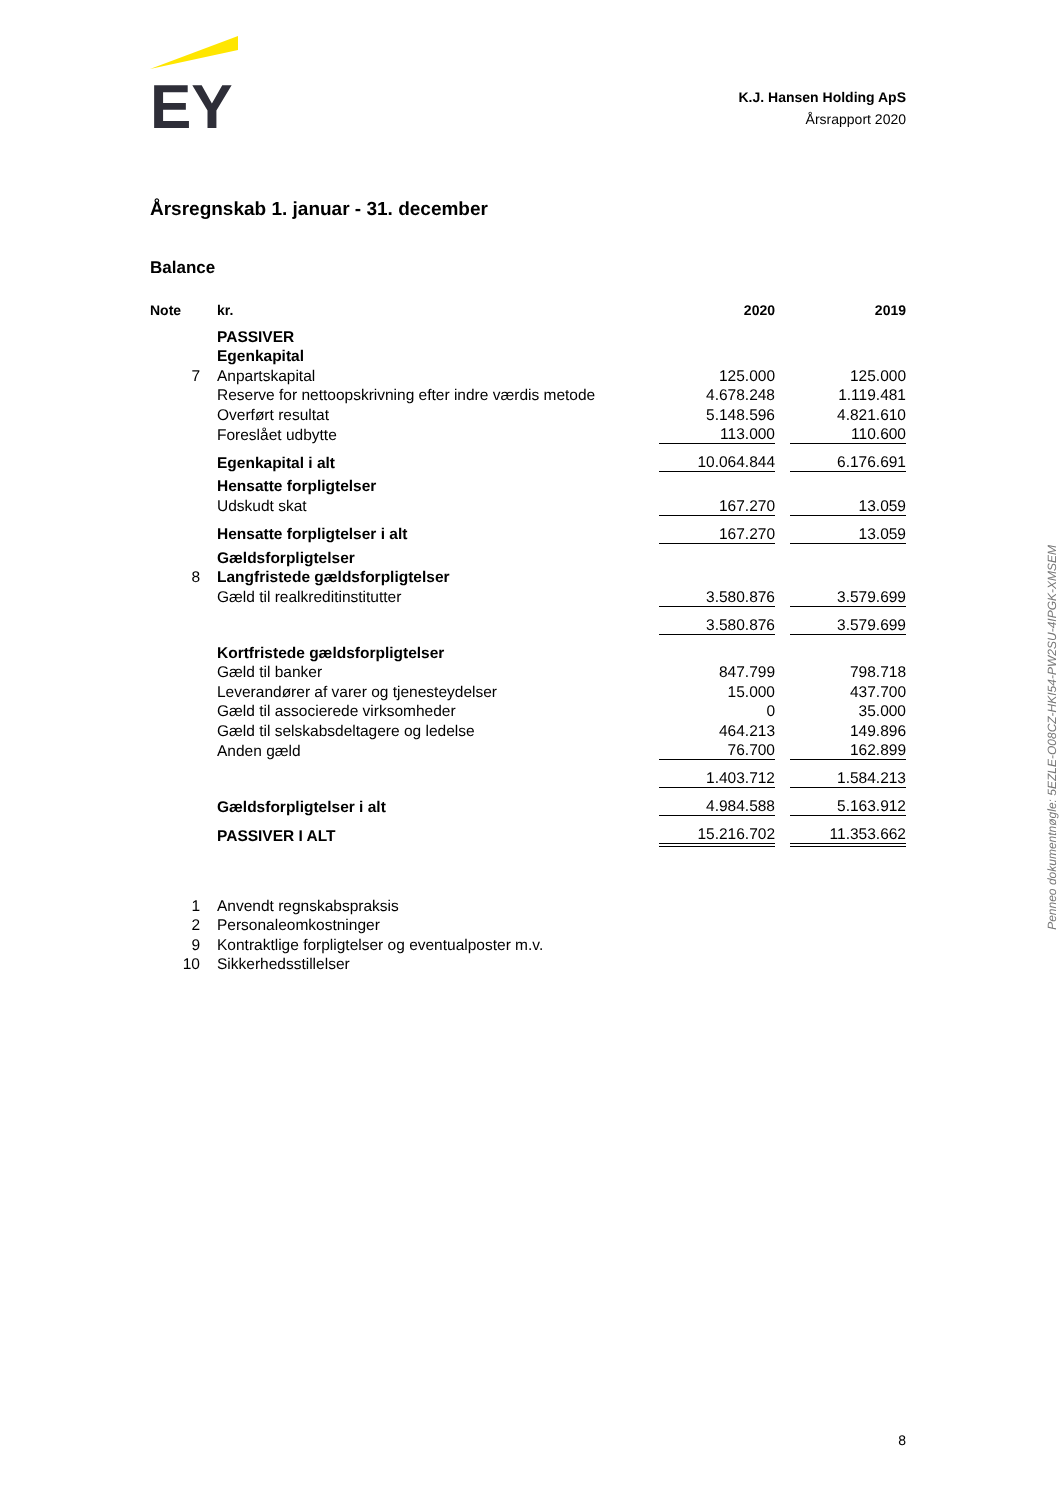EY
K.J. Hansen Holding ApS
Årsrapport 2020
Årsregnskab 1. januar - 31. december
Balance
| Note | kr. | 2020 | | 2019 |
| --- | --- | --- | --- | --- |
| | PASSIVER | | | |
| | Egenkapital | | | |
| 7 | Anpartskapital | 125.000 | | 125.000 |
| | Reserve for nettoopskrivning efter indre værdis metode | 4.678.248 | | 1.119.481 |
| | Overført resultat | 5.148.596 | | 4.821.610 |
| | Foreslået udbytte | 113.000 | | 110.600 |
| | Egenkapital i alt | 10.064.844 | | 6.176.691 |
| | Hensatte forpligtelser | | | |
| | Udskudt skat | 167.270 | | 13.059 |
| | Hensatte forpligtelser i alt | 167.270 | | 13.059 |
| | Gældsforpligtelser | | | |
| 8 | Langfristede gældsforpligtelser | | | |
| | Gæld til realkreditinstitutter | 3.580.876 | | 3.579.699 |
| | | 3.580.876 | | 3.579.699 |
| | Kortfristede gældsforpligtelser | | | |
| | Gæld til banker | 847.799 | | 798.718 |
| | Leverandører af varer og tjenesteydelser | 15.000 | | 437.700 |
| | Gæld til associerede virksomheder | 0 | | 35.000 |
| | Gæld til selskabsdeltagere og ledelse | 464.213 | | 149.896 |
| | Anden gæld | 76.700 | | 162.899 |
| | | 1.403.712 | | 1.584.213 |
| | Gældsforpligtelser i alt | 4.984.588 | | 5.163.912 |
| | PASSIVER I ALT | 15.216.702 | | 11.353.662 |
| 1 | Anvendt regnskabspraksis | | | |
| 2 | Personaleomkostninger | | | |
| 9 | Kontraktlige forpligtelser og eventualposter m.v. | | | |
| 10 | Sikkerhedsstillelser | | | |
Penneo dokumentnøgle: 5EZLE-O08CZ-HKI54-PW2SU-4IPGK-XMSEM
8